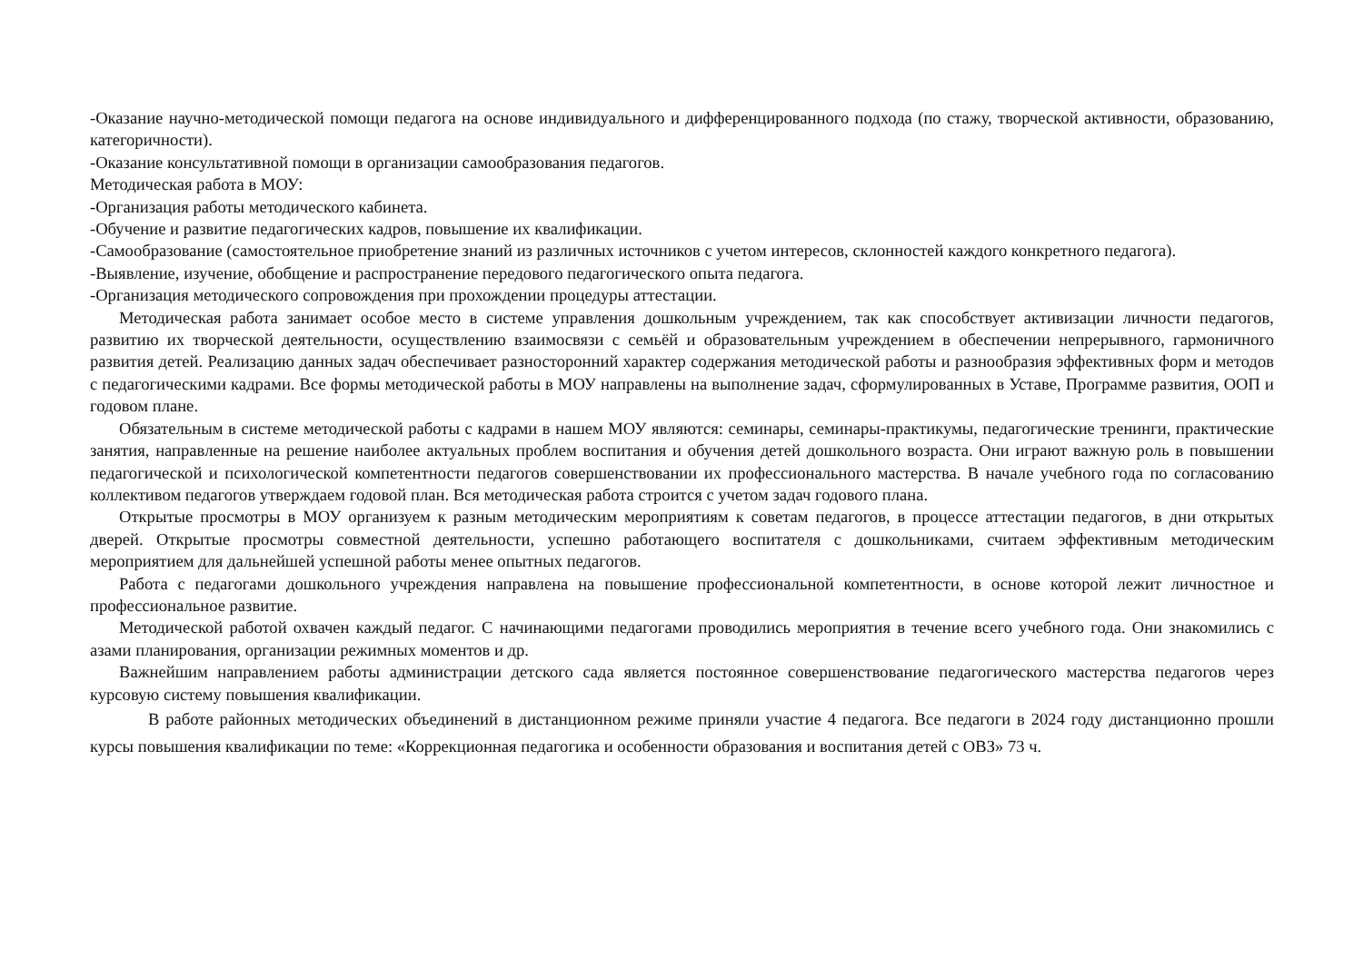-Оказание научно-методической помощи педагога на основе индивидуального и дифференцированного подхода (по стажу, творческой активности, образованию, категоричности).
-Оказание консультативной помощи в организации самообразования педагогов.
Методическая работа в МОУ:
-Организация работы методического кабинета.
-Обучение и развитие педагогических кадров, повышение их квалификации.
-Самообразование (самостоятельное приобретение знаний из различных источников с учетом интересов, склонностей каждого конкретного педагога).
-Выявление, изучение, обобщение и распространение передового педагогического опыта педагога.
-Организация методического сопровождения при прохождении процедуры аттестации.
Методическая работа занимает особое место в системе управления дошкольным учреждением, так как способствует активизации личности педагогов, развитию их творческой деятельности, осуществлению взаимосвязи с семьёй и образовательным учреждением в обеспечении непрерывного, гармоничного развития детей. Реализацию данных задач обеспечивает разносторонний характер содержания методической работы и разнообразия эффективных форм и методов с педагогическими кадрами. Все формы методической работы в МОУ направлены на выполнение задач, сформулированных в Уставе, Программе развития, ООП и годовом плане.
Обязательным в системе методической работы с кадрами в нашем МОУ являются: семинары, семинары-практикумы, педагогические тренинги, практические занятия, направленные на решение наиболее актуальных проблем воспитания и обучения детей дошкольного возраста. Они играют важную роль в повышении педагогической и психологической компетентности педагогов совершенствовании их профессионального мастерства. В начале учебного года по согласованию коллективом педагогов утверждаем годовой план. Вся методическая работа строится с учетом задач годового плана.
Открытые просмотры в МОУ организуем к разным методическим мероприятиям к советам педагогов, в процессе аттестации педагогов, в дни открытых дверей. Открытые просмотры совместной деятельности, успешно работающего воспитателя с дошкольниками, считаем эффективным методическим мероприятием для дальнейшей успешной работы менее опытных педагогов.
Работа с педагогами дошкольного учреждения направлена на повышение профессиональной компетентности, в основе которой лежит личностное и профессиональное развитие.
Методической работой охвачен каждый педагог. С начинающими педагогами проводились мероприятия в течение всего учебного года. Они знакомились с азами планирования, организации режимных моментов и др.
Важнейшим направлением работы администрации детского сада является постоянное совершенствование педагогического мастерства педагогов через курсовую систему повышения квалификации.
В работе районных методических объединений в дистанционном режиме приняли участие 4 педагога. Все педагоги в 2024 году дистанционно прошли курсы повышения квалификации по теме: «Коррекционная педагогика и особенности образования и воспитания детей с ОВЗ» 73 ч.